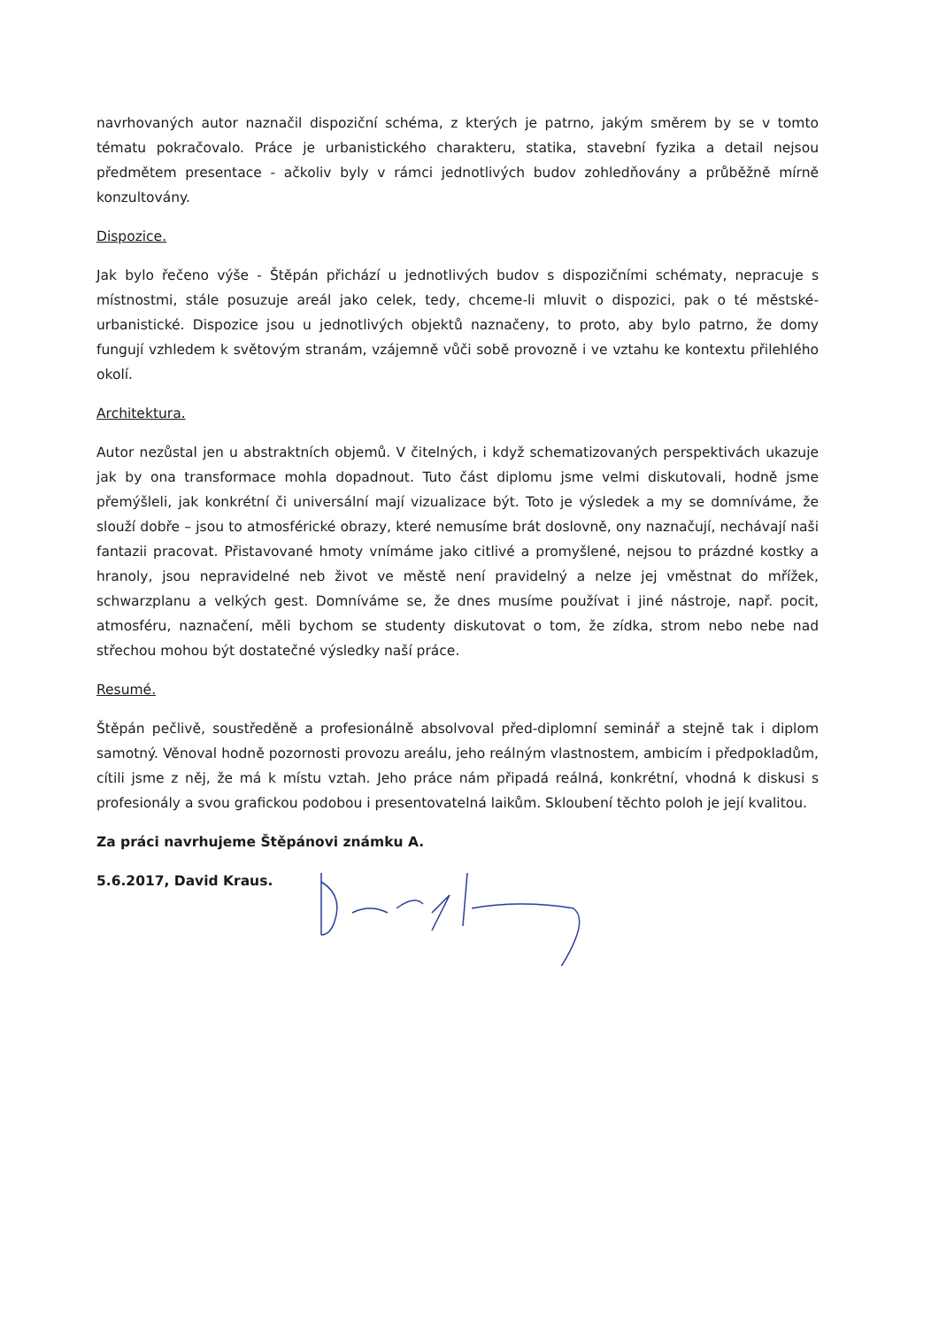navrhovaných autor naznačil dispoziční schéma, z kterých je patrno, jakým směrem by se v tomto tématu pokračovalo. Práce je urbanistického charakteru, statika, stavební fyzika a detail nejsou předmětem presentace - ačkoliv byly v rámci jednotlivých budov zohledňovány a průběžně mírně konzultovány.
Dispozice.
Jak bylo řečeno výše - Štěpán přichází u jednotlivých budov s dispozičními schématy, nepracuje s místnostmi, stále posuzuje areál jako celek, tedy, chceme-li mluvit o dispozici, pak o té městské-urbanistické. Dispozice jsou u jednotlivých objektů naznačeny, to proto, aby bylo patrno, že domy fungují vzhledem k světovým stranám, vzájemně vůči sobě provozně i ve vztahu ke kontextu přilehlého okolí.
Architektura.
Autor nezůstal jen u abstraktních objemů. V čitelných, i když schematizovaných perspektivách ukazuje jak by ona transformace mohla dopadnout. Tuto část diplomu jsme velmi diskutovali, hodně jsme přemýšleli, jak konkrétní či universální mají vizualizace být. Toto je výsledek a my se domníváme, že slouží dobře – jsou to atmosférické obrazy, které nemusíme brát doslovně, ony naznačují, nechávají naši fantazii pracovat. Přistavované hmoty vnímáme jako citlivé a promyšlené, nejsou to prázdné kostky a hranoly, jsou nepravidelné neb život ve městě není pravidelný a nelze jej vměstnat do mřížek, schwarzplanu a velkých gest. Domníváme se, že dnes musíme používat i jiné nástroje, např. pocit, atmosféru, naznačení, měli bychom se studenty diskutovat o tom, že zídka, strom nebo nebe nad střechou mohou být dostatečné výsledky naší práce.
Resumé.
Štěpán pečlivě, soustředěně a profesionálně absolvoval před-diplomní seminář a stejně tak i diplom samotný. Věnoval hodně pozornosti provozu areálu, jeho reálným vlastnostem, ambicím i předpokladům, cítili jsme z něj, že má k místu vztah. Jeho práce nám připadá reálná, konkrétní, vhodná k diskusi s profesionály a svou grafickou podobou i presentovatelná laikům. Skloubení těchto poloh je její kvalitou.
Za práci navrhujeme Štěpánovi známku A.
5.6.2017, David Kraus.